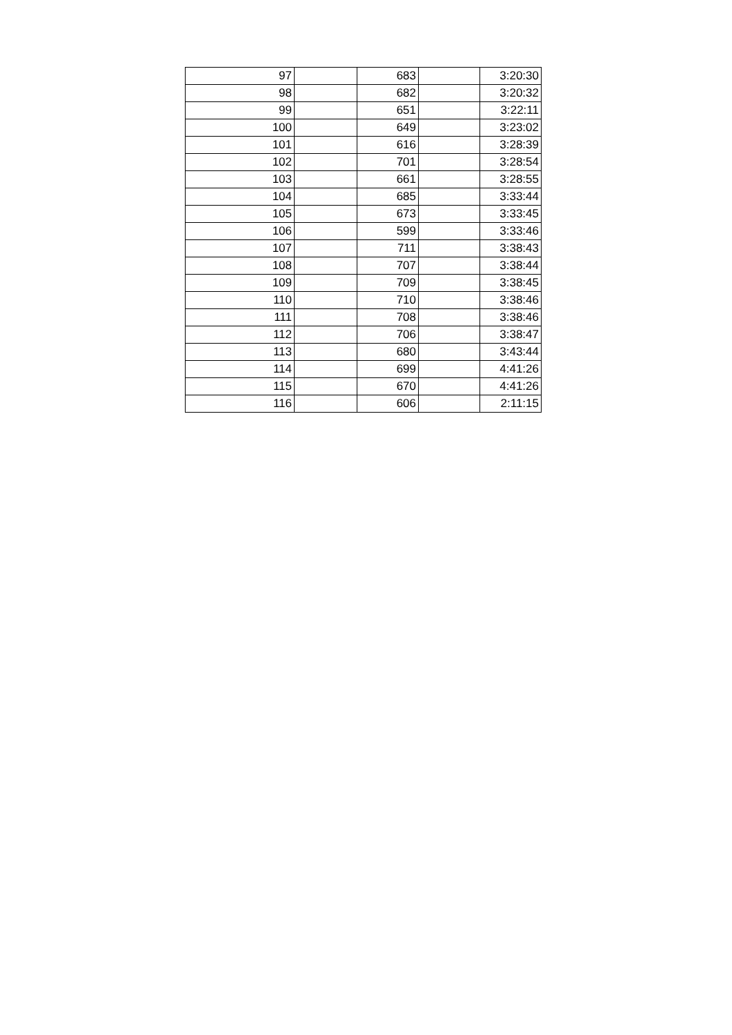| 97 | | 683 | | 3:20:30 |
| 98 | | 682 | | 3:20:32 |
| 99 | | 651 | | 3:22:11 |
| 100 | | 649 | | 3:23:02 |
| 101 | | 616 | | 3:28:39 |
| 102 | | 701 | | 3:28:54 |
| 103 | | 661 | | 3:28:55 |
| 104 | | 685 | | 3:33:44 |
| 105 | | 673 | | 3:33:45 |
| 106 | | 599 | | 3:33:46 |
| 107 | | 711 | | 3:38:43 |
| 108 | | 707 | | 3:38:44 |
| 109 | | 709 | | 3:38:45 |
| 110 | | 710 | | 3:38:46 |
| 111 | | 708 | | 3:38:46 |
| 112 | | 706 | | 3:38:47 |
| 113 | | 680 | | 3:43:44 |
| 114 | | 699 | | 4:41:26 |
| 115 | | 670 | | 4:41:26 |
| 116 | | 606 | | 2:11:15 |